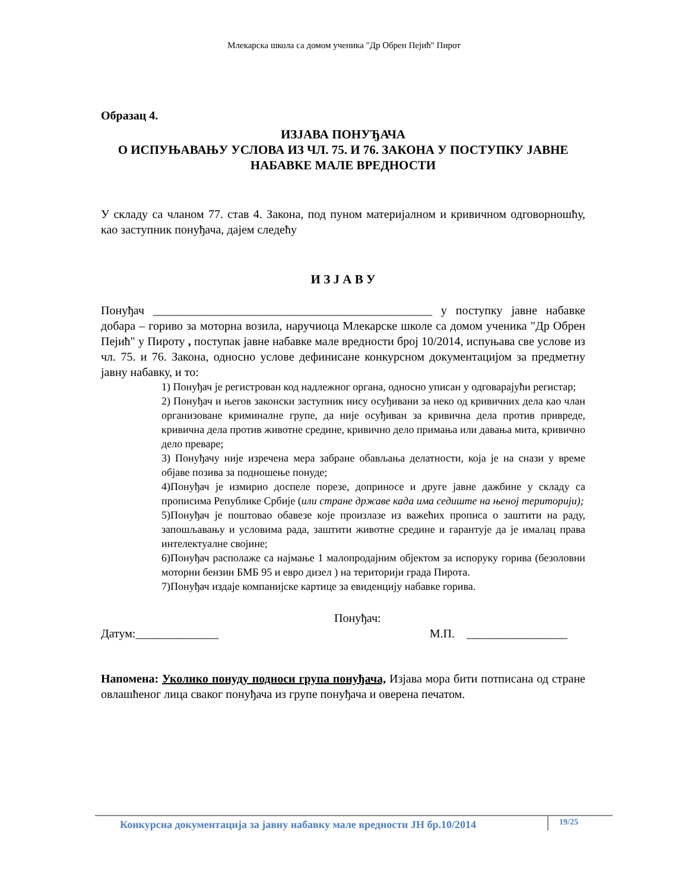Млекарска школа са домом ученика "Др Обрен Пејић" Пирот
Образац 4.
ИЗЈАВА ПОНУЂАЧА
О ИСПУЊАВАЊУ УСЛОВА ИЗ ЧЛ. 75. И 76. ЗАКОНА У ПОСТУПКУ ЈАВНЕ
НАБАВКЕ МАЛЕ ВРЕДНОСТИ
У складу са чланом 77. став 4. Закона, под пуном материјалном и кривичном одговорношћу, као заступник понуђача, дајем следећу
И З Ј А В У
Понуђач _______________________________________________ у поступку јавне набавке добара – гориво за моторна возила, наручиоца Млекарске школе са домом ученика "Др Обрен Пејић" у Пироту , поступак јавне набавке мале вредности број 10/2014, испуњава све услове из чл. 75. и 76. Закона, односно услове дефинисане конкурсном документацијом за предметну јавну набавку, и то:
1) Понуђач је регистрован код надлежног органа, односно уписан у одговарајући регистар;
2) Понуђач и његов законски заступник нису осуђивани за неко од кривичних дела као члан организоване криминалне групе, да није осуђиван за кривична дела против привреде, кривична дела против животне средине, кривично дело примања или давања мита, кривично дело преваре;
3) Понуђачу није изречена мера забране обављања делатности, која је на снази у време објаве позива за подношење понуде;
4)Понуђач је измирио доспеле порезе, доприносе и друге јавне дажбине у складу са прописима Републике Србије (или стране државе када има седиште на њеној територији);
5)Понуђач је поштовао обавезе које произлазе из важећих прописа о заштити на раду, запошљавању и условима рада, заштити животне средине и гарантује да је ималац права интелектуалне својине;
6)Понуђач располаже са најмање 1 малопродајним објектом за испоруку горива (безоловни моторни бензин БМБ 95 и евро дизел ) на територији града Пирота.
7)Понуђач издаје компанијске картице за евиденцију набавке горива.
Понуђач:
Датум:______________ М.П. _________________
Напомена: Уколико понуду подноси група понуђача, Изјава мора бити потписана од стране овлашћеног лица сваког понуђача из групе понуђача и оверена печатом.
Конкурсна документација за јавну набавку мале вредности ЈН бр.10/2014 19/25